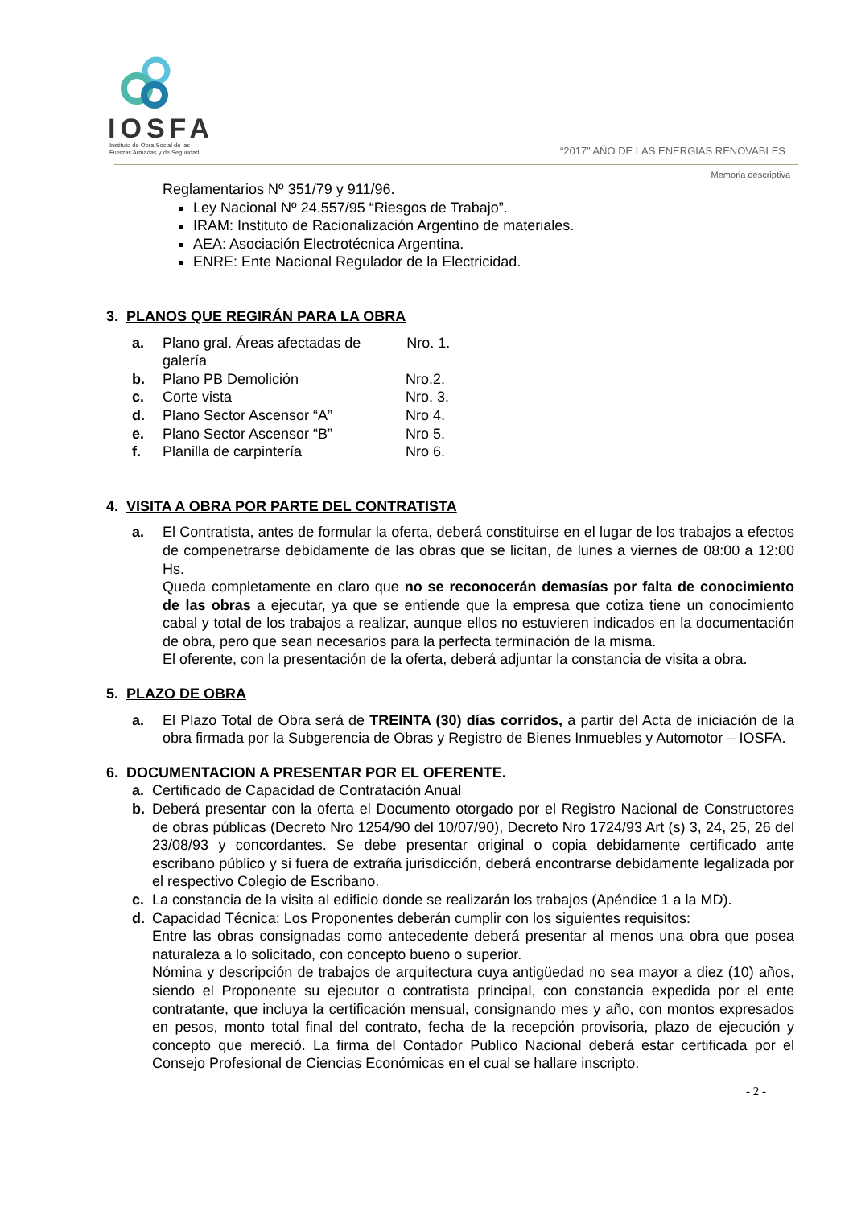IOSFA
Instituto de Obra Social de las
Fuerzas Armadas y de Seguridad
“2017” AÑO DE LAS ENERGIAS RENOVABLES
Memoria descriptiva
Reglamentarios Nº 351/79 y 911/96.
Ley Nacional Nº 24.557/95 “Riesgos de Trabajo”.
IRAM: Instituto de Racionalización Argentino de materiales.
AEA: Asociación Electrotécnica Argentina.
ENRE: Ente Nacional Regulador de la Electricidad.
3. PLANOS QUE REGIRÁN PARA LA OBRA
a. Plano gral. Áreas afectadas de galería Nro. 1.
b. Plano PB Demolición Nro.2.
c. Corte vista Nro. 3.
d. Plano Sector Ascensor “A” Nro 4.
e. Plano Sector Ascensor “B” Nro 5.
f. Planilla de carpintería Nro 6.
4. VISITA A OBRA POR PARTE DEL CONTRATISTA
a. El Contratista, antes de formular la oferta, deberá constituirse en el lugar de los trabajos a efectos de compenetrarse debidamente de las obras que se licitan, de lunes a viernes de 08:00 a 12:00 Hs.
Queda completamente en claro que no se reconocerán demasías por falta de conocimiento de las obras a ejecutar, ya que se entiende que la empresa que cotiza tiene un conocimiento cabal y total de los trabajos a realizar, aunque ellos no estuvieren indicados en la documentación de obra, pero que sean necesarios para la perfecta terminación de la misma.
El oferente, con la presentación de la oferta, deberá adjuntar la constancia de visita a obra.
5. PLAZO DE OBRA
a. El Plazo Total de Obra será de TREINTA (30) días corridos, a partir del Acta de iniciación de la obra firmada por la Subgerencia de Obras y Registro de Bienes Inmuebles y Automotor – IOSFA.
6. DOCUMENTACION A PRESENTAR POR EL OFERENTE.
a. Certificado de Capacidad de Contratación Anual
b. Deberá presentar con la oferta el Documento otorgado por el Registro Nacional de Constructores de obras públicas (Decreto Nro 1254/90 del 10/07/90), Decreto Nro 1724/93 Art (s) 3, 24, 25, 26 del 23/08/93 y concordantes. Se debe presentar original o copia debidamente certificado ante escribano público y si fuera de extraña jurisdicción, deberá encontrarse debidamente legalizada por el respectivo Colegio de Escribano.
c. La constancia de la visita al edificio donde se realizarán los trabajos (Apéndice 1 a la MD).
d. Capacidad Técnica: Los Proponentes deberán cumplir con los siguientes requisitos:
Entre las obras consignadas como antecedente deberá presentar al menos una obra que posea naturaleza a lo solicitado, con concepto bueno o superior.
Nómina y descripción de trabajos de arquitectura cuya antigüedad no sea mayor a diez (10) años, siendo el Proponente su ejecutor o contratista principal, con constancia expedida por el ente contratante, que incluya la certificación mensual, consignando mes y año, con montos expresados en pesos, monto total final del contrato, fecha de la recepción provisoria, plazo de ejecución y concepto que mereció. La firma del Contador Publico Nacional deberá estar certificada por el Consejo Profesional de Ciencias Económicas en el cual se hallare inscripto.
- 2 -